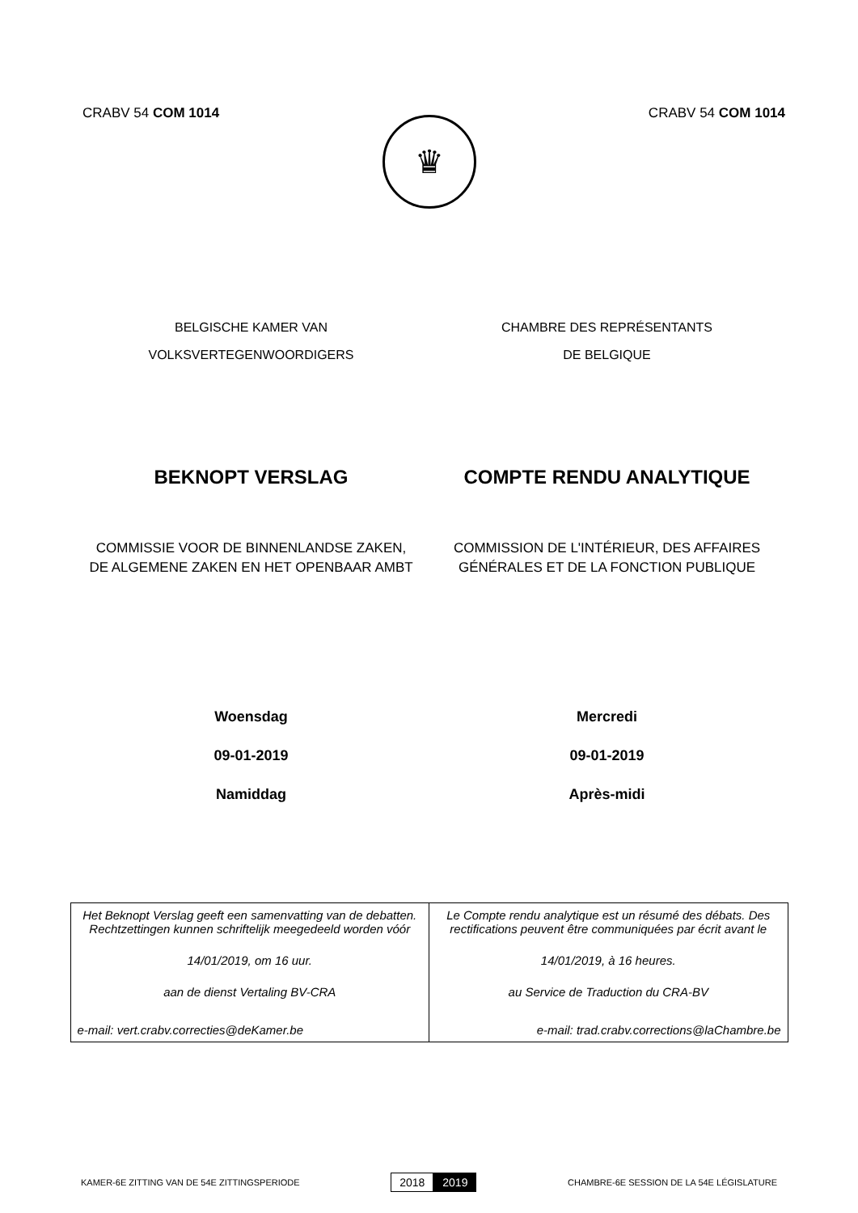CRABV 54 COM 1014 CRABV 54 COM 1014
♛
BELGISCHE KAMER VAN
VOLKSVERTEGENWOORDIGERS
CHAMBRE DES REPRÉSENTANTS
DE BELGIQUE
BEKNOPT VERSLAG COMPTE RENDU ANALYTIQUE
COMMISSIE VOOR DE BINNENLANDSE ZAKEN,
DE ALGEMENE ZAKEN EN HET OPENBAAR AMBT
COMMISSION DE L'INTÉRIEUR, DES AFFAIRES
GÉNÉRALES ET DE LA FONCTION PUBLIQUE
Woensdag
09-01-2019
Namiddag
Mercredi
09-01-2019
Après-midi
| Het Beknopt Verslag geeft een samenvatting van de debatten. Rechtzettingen kunnen schriftelijk meegedeeld worden vóór 14/01/2019, om 16 uur. aan de dienst Vertaling BV-CRA e-mail: vert.crabv.correcties@deKamer.be | Le Compte rendu analytique est un résumé des débats. Des rectifications peuvent être communiquées par écrit avant le 14/01/2019, à 16 heures. au Service de Traduction du CRA-BV e-mail: trad.crabv.corrections@laChambre.be |
KAMER-6E ZITTING VAN DE 54E ZITTINGSPERIODE
2018 2019
CHAMBRE-6E SESSION DE LA 54E LÉGISLATURE